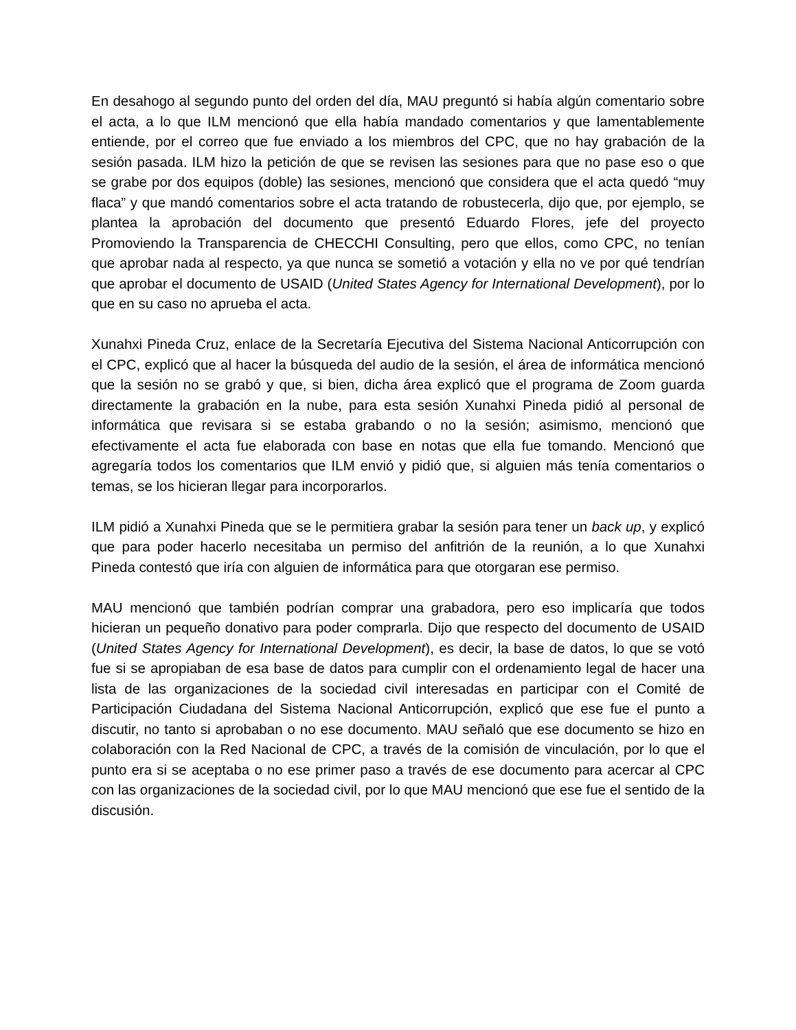En desahogo al segundo punto del orden del día, MAU preguntó si había algún comentario sobre el acta, a lo que ILM mencionó que ella había mandado comentarios y que lamentablemente entiende, por el correo que fue enviado a los miembros del CPC, que no hay grabación de la sesión pasada. ILM hizo la petición de que se revisen las sesiones para que no pase eso o que se grabe por dos equipos (doble) las sesiones, mencionó que considera que el acta quedó “muy flaca” y que mandó comentarios sobre el acta tratando de robustecerla, dijo que, por ejemplo, se plantea la aprobación del documento que presentó Eduardo Flores, jefe del proyecto Promoviendo la Transparencia de CHECCHI Consulting, pero que ellos, como CPC, no tenían que aprobar nada al respecto, ya que nunca se sometió a votación y ella no ve por qué tendrían que aprobar el documento de USAID (United States Agency for International Development), por lo que en su caso no aprueba el acta.
Xunahxi Pineda Cruz, enlace de la Secretaría Ejecutiva del Sistema Nacional Anticorrupción con el CPC, explicó que al hacer la búsqueda del audio de la sesión, el área de informática mencionó que la sesión no se grabó y que, si bien, dicha área explicó que el programa de Zoom guarda directamente la grabación en la nube, para esta sesión Xunahxi Pineda pidió al personal de informática que revisara si se estaba grabando o no la sesión; asimismo, mencionó que efectivamente el acta fue elaborada con base en notas que ella fue tomando. Mencionó que agregaría todos los comentarios que ILM envió y pidió que, si alguien más tenía comentarios o temas, se los hicieran llegar para incorporarlos.
ILM pidió a Xunahxi Pineda que se le permitiera grabar la sesión para tener un back up, y explicó que para poder hacerlo necesitaba un permiso del anfitrión de la reunión, a lo que Xunahxi Pineda contestó que iría con alguien de informática para que otorgaran ese permiso.
MAU mencionó que también podrían comprar una grabadora, pero eso implicaría que todos hicieran un pequeño donativo para poder comprarla. Dijo que respecto del documento de USAID (United States Agency for International Development), es decir, la base de datos, lo que se votó fue si se apropiaban de esa base de datos para cumplir con el ordenamiento legal de hacer una lista de las organizaciones de la sociedad civil interesadas en participar con el Comité de Participación Ciudadana del Sistema Nacional Anticorrupción, explicó que ese fue el punto a discutir, no tanto si aprobaban o no ese documento. MAU señaló que ese documento se hizo en colaboración con la Red Nacional de CPC, a través de la comisión de vinculación, por lo que el punto era si se aceptaba o no ese primer paso a través de ese documento para acercar al CPC con las organizaciones de la sociedad civil, por lo que MAU mencionó que ese fue el sentido de la discusión.